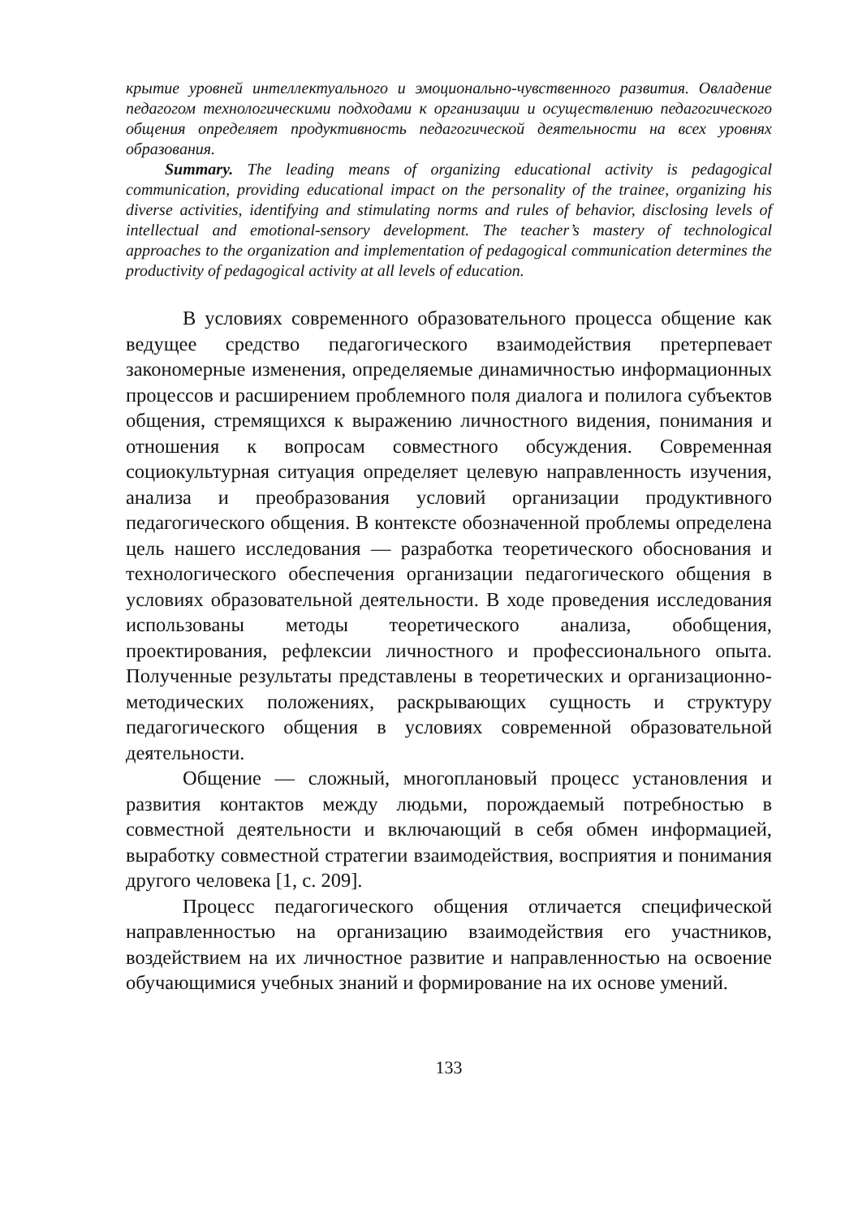крытие уровней интеллектуального и эмоционально-чувственного развития. Овладение педагогом технологическими подходами к организации и осуществлению педагогического общения определяет продуктивность педагогической деятельности на всех уровнях образования.
Summary. The leading means of organizing educational activity is pedagogical communication, providing educational impact on the personality of the trainee, organizing his diverse activities, identifying and stimulating norms and rules of behavior, disclosing levels of intellectual and emotional-sensory development. The teacher’s mastery of technological approaches to the organization and implementation of pedagogical communication determines the productivity of pedagogical activity at all levels of education.
В условиях современного образовательного процесса общение как ведущее средство педагогического взаимодействия претерпевает закономерные изменения, определяемые динамичностью информационных процессов и расширением проблемного поля диалога и полилога субъектов общения, стремящихся к выражению личностного видения, понимания и отношения к вопросам совместного обсуждения. Современная социокультурная ситуация определяет целевую направленность изучения, анализа и преобразования условий организации продуктивного педагогического общения. В контексте обозначенной проблемы определена цель нашего исследования — разработка теоретического обоснования и технологического обеспечения организации педагогического общения в условиях образовательной деятельности. В ходе проведения исследования использованы методы теоретического анализа, обобщения, проектирования, рефлексии личностного и профессионального опыта. Полученные результаты представлены в теоретических и организационно-методических положениях, раскрывающих сущность и структуру педагогического общения в условиях современной образовательной деятельности.
Общение — сложный, многоплановый процесс установления и развития контактов между людьми, порождаемый потребностью в совместной деятельности и включающий в себя обмен информацией, выработку совместной стратегии взаимодействия, восприятия и понимания другого человека [1, с. 209].
Процесс педагогического общения отличается специфической направленностью на организацию взаимодействия его участников, воздействием на их личностное развитие и направленностью на освоение обучающимися учебных знаний и формирование на их основе умений.
133